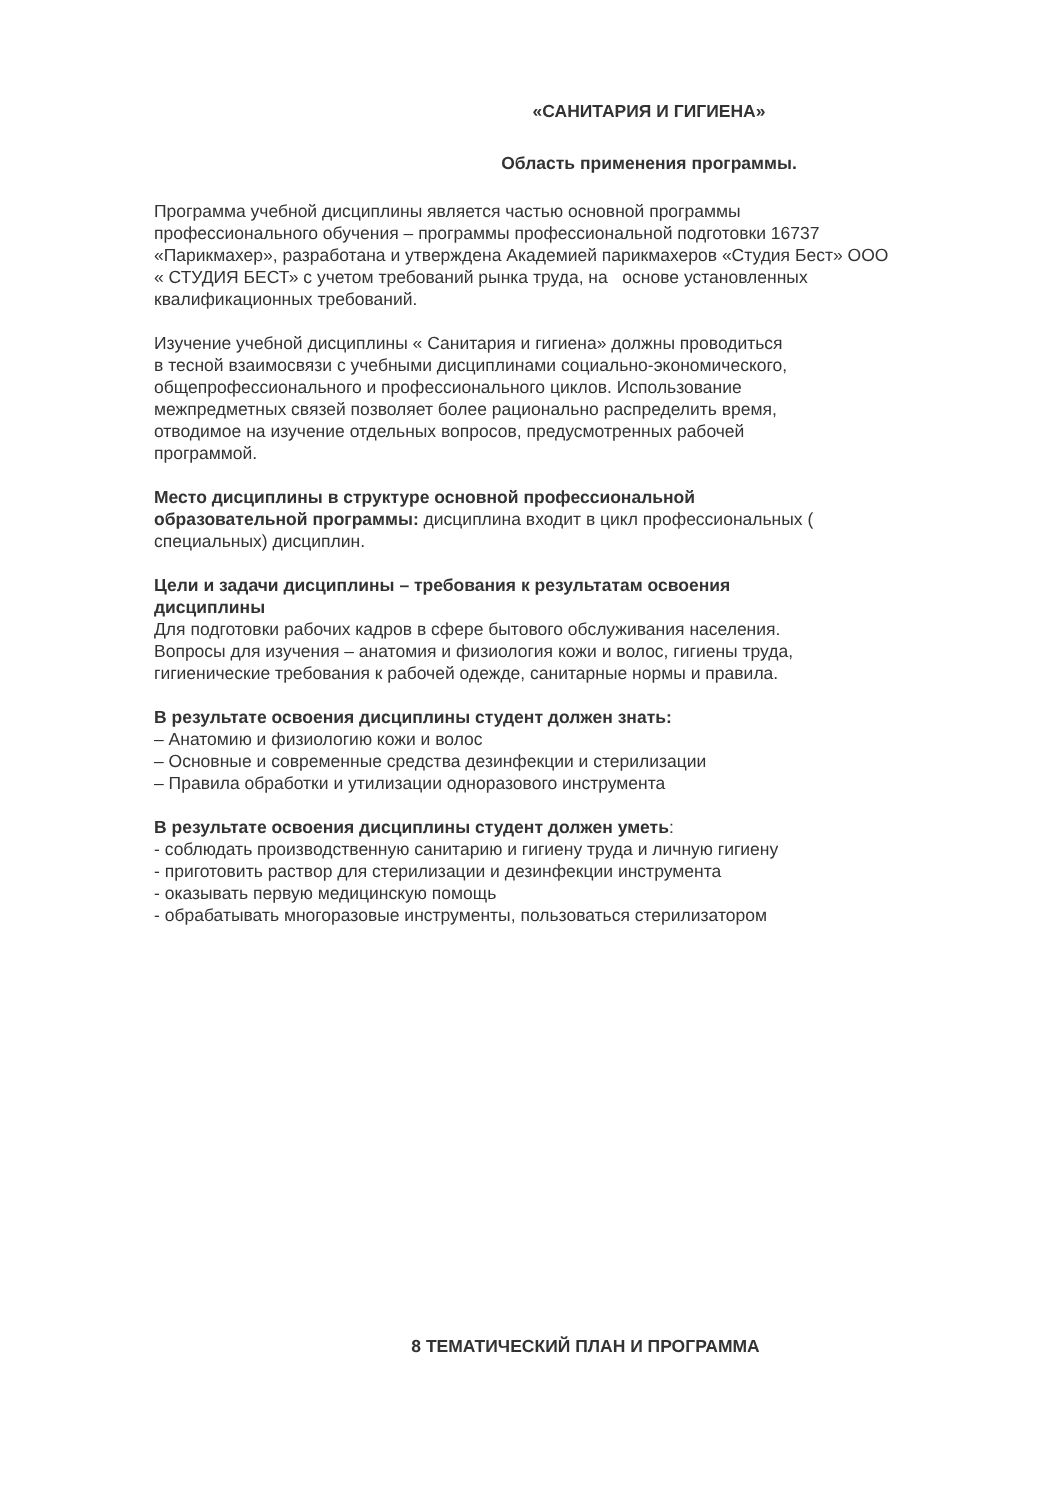«САНИТАРИЯ И ГИГИЕНА»
Область применения программы.
Программа учебной дисциплины является частью основной программы
профессионального обучения – программы профессиональной подготовки 16737
«Парикмахер», разработана и утверждена Академией парикмахеров «Студия Бест» ООО
« СТУДИЯ БЕСТ» с учетом требований рынка труда, на основе установленных
квалификационных требований.
Изучение учебной дисциплины « Санитария и гигиена» должны проводиться
в тесной взаимосвязи с учебными дисциплинами социально-экономического,
общепрофессионального и профессионального циклов. Использование
межпредметных связей позволяет более рационально распределить время,
отводимое на изучение отдельных вопросов, предусмотренных рабочей
программой.
Место дисциплины в структуре основной профессиональной
образовательной программы: дисциплина входит в цикл профессиональных (
специальных) дисциплин.
Цели и задачи дисциплины – требования к результатам освоения
дисциплины
Для подготовки рабочих кадров в сфере бытового обслуживания населения.
Вопросы для изучения – анатомия и физиология кожи и волос, гигиены труда,
гигиенические требования к рабочей одежде, санитарные нормы и правила.
В результате освоения дисциплины студент должен знать:
– Анатомию и физиологию кожи и волос
– Основные и современные средства дезинфекции и стерилизации
– Правила обработки и утилизации одноразового инструмента
В результате освоения дисциплины студент должен уметь:
- соблюдать производственную санитарию и гигиену труда и личную гигиену
- приготовить раствор для стерилизации и дезинфекции инструмента
- оказывать первую медицинскую помощь
- обрабатывать многоразовые инструменты, пользоваться стерилизатором
8 ТЕМАТИЧЕСКИЙ ПЛАН И ПРОГРАММА